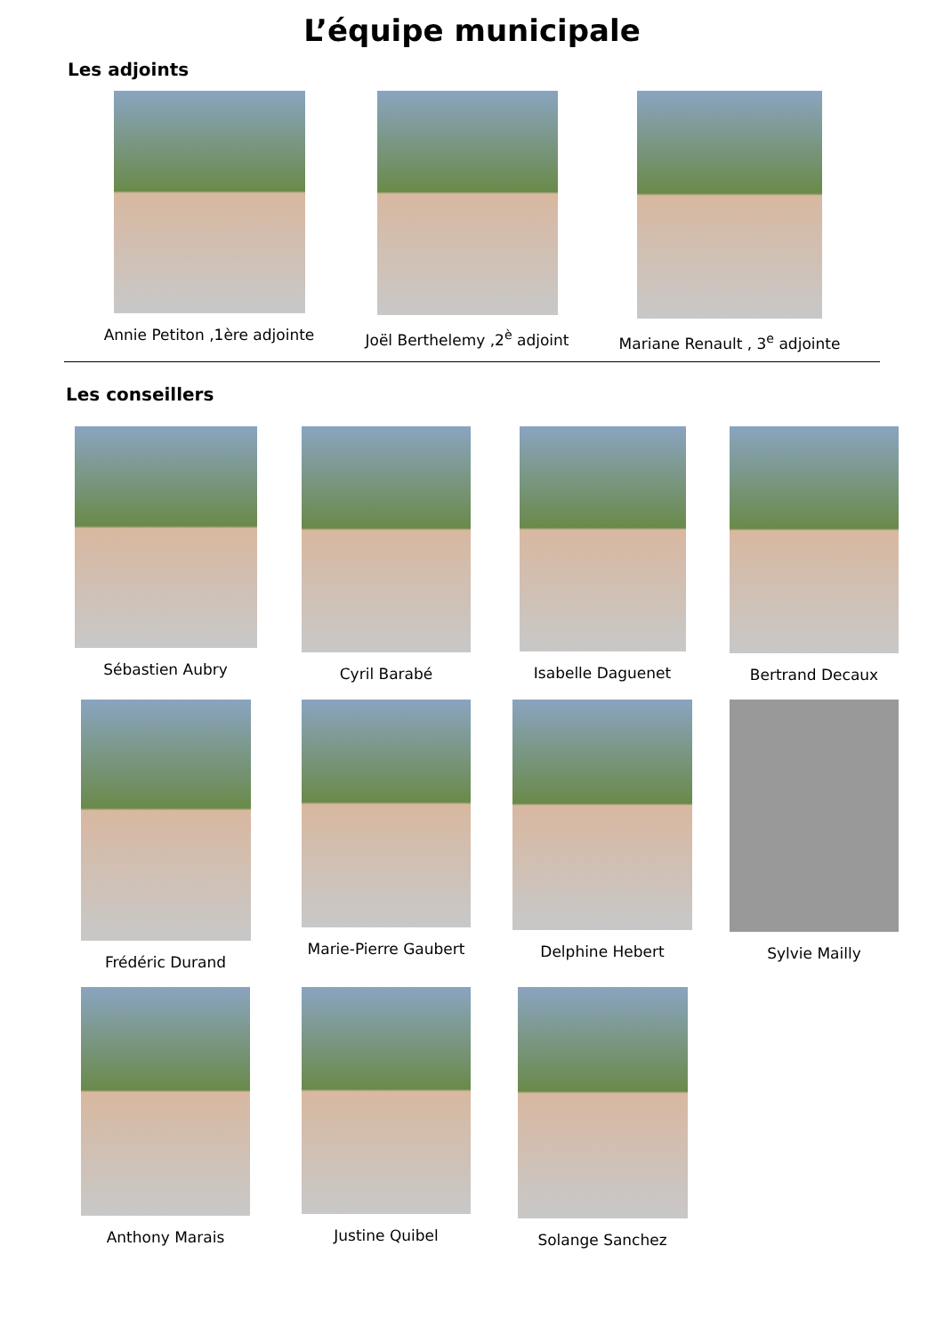L’équipe municipale
Les adjoints
Annie Petiton ,1ère adjointe Joël Berthelemy ,2<sup>è</sup> adjoint Mariane Renault , 3<sup>e</sup> adjointe
Les conseillers
Sébastien Aubry Cyril Barabé Isabelle Daguenet Bertrand Decaux
Frédéric Durand Marie-Pierre Gaubert Delphine Hebert Sylvie Mailly
Anthony Marais Justine Quibel Solange Sanchez